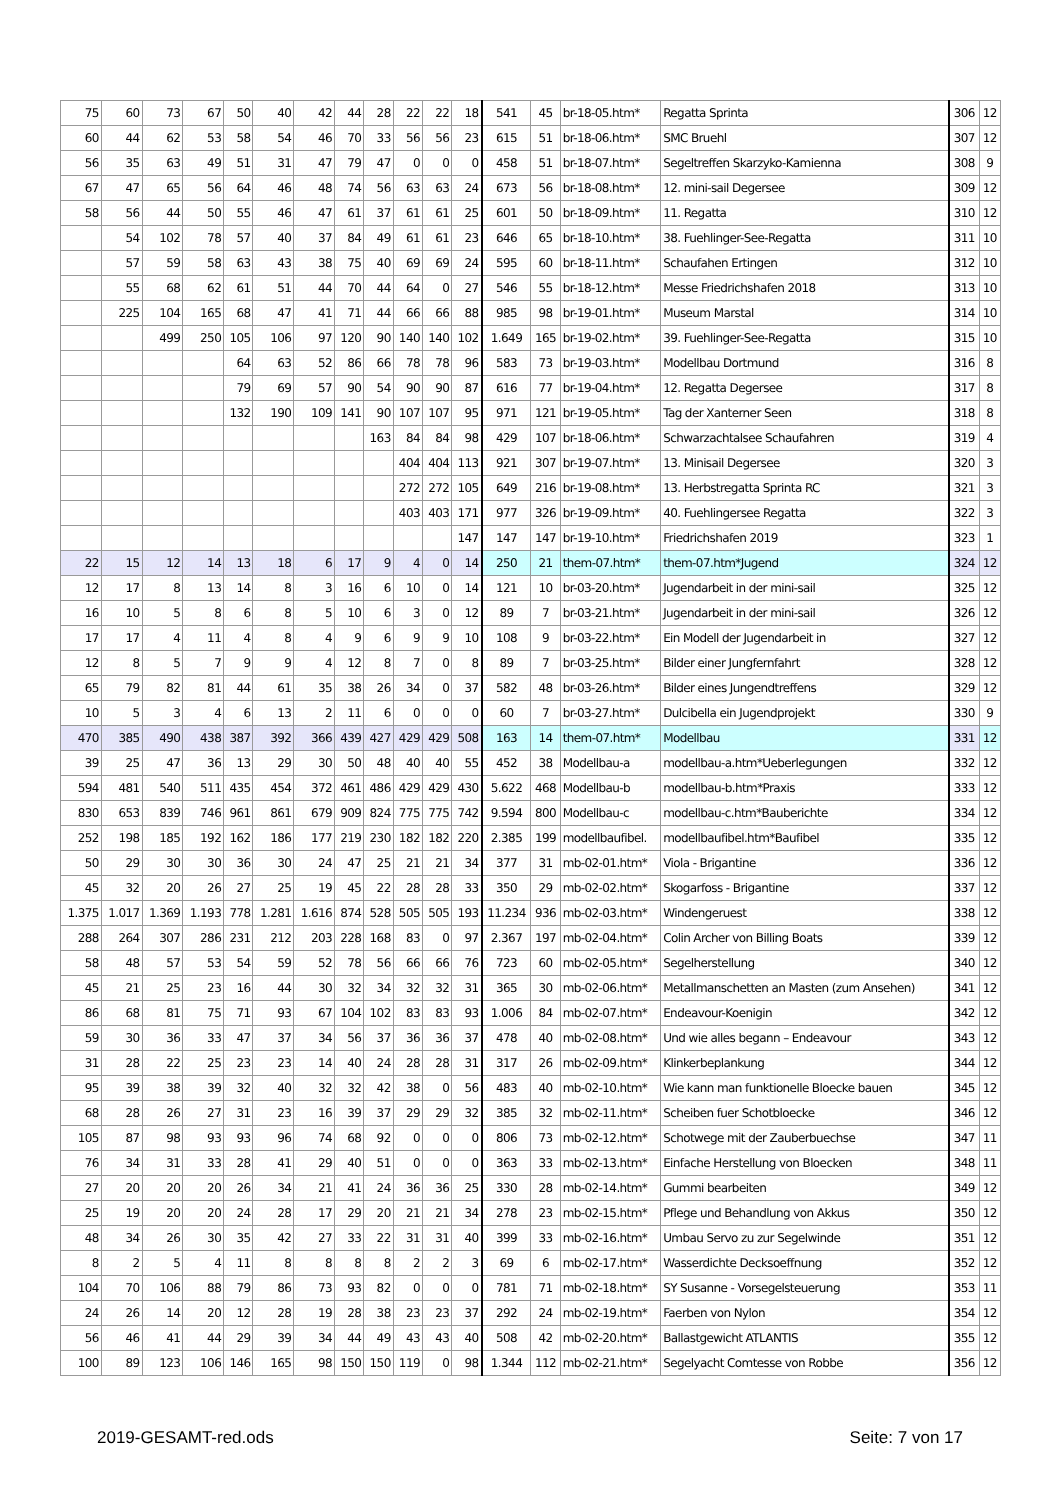| 75 | 60 | 73 | 67 | 50 | 40 | 42 | 44 | 28 | 22 | 22 | 18 | 541 | 45 | br-18-05.htm* | Regatta Sprinta | 306 | 12 |
| 60 | 44 | 62 | 53 | 58 | 54 | 46 | 70 | 33 | 56 | 56 | 23 | 615 | 51 | br-18-06.htm* | SMC Bruehl | 307 | 12 |
| 56 | 35 | 63 | 49 | 51 | 31 | 47 | 79 | 47 | 0 | 0 | 0 | 458 | 51 | br-18-07.htm* | Segeltreffen Skarzyko-Kamienna | 308 | 9 |
| 67 | 47 | 65 | 56 | 64 | 46 | 48 | 74 | 56 | 63 | 63 | 24 | 673 | 56 | br-18-08.htm* | 12. mini-sail Degersee | 309 | 12 |
| 58 | 56 | 44 | 50 | 55 | 46 | 47 | 61 | 37 | 61 | 61 | 25 | 601 | 50 | br-18-09.htm* | 11. Regatta | 310 | 12 |
| | 54 | 102 | 78 | 57 | 40 | 37 | 84 | 49 | 61 | 61 | 23 | 646 | 65 | br-18-10.htm* | 38. Fuehlinger-See-Regatta | 311 | 10 |
| | 57 | 59 | 58 | 63 | 43 | 38 | 75 | 40 | 69 | 69 | 24 | 595 | 60 | br-18-11.htm* | Schaufahen Ertingen | 312 | 10 |
| | 55 | 68 | 62 | 61 | 51 | 44 | 70 | 44 | 64 | 0 | 27 | 546 | 55 | br-18-12.htm* | Messe Friedrichshafen 2018 | 313 | 10 |
| | 225 | 104 | 165 | 68 | 47 | 41 | 71 | 44 | 66 | 66 | 88 | 985 | 98 | br-19-01.htm* | Museum Marstal | 314 | 10 |
| | | 499 | 250 | 105 | 106 | 97 | 120 | 90 | 140 | 140 | 102 | 1.649 | 165 | br-19-02.htm* | 39. Fuehlinger-See-Regatta | 315 | 10 |
| | | | | 64 | 63 | 52 | 86 | 66 | 78 | 78 | 96 | 583 | 73 | br-19-03.htm* | Modellbau Dortmund | 316 | 8 |
| | | | | 79 | 69 | 57 | 90 | 54 | 90 | 90 | 87 | 616 | 77 | br-19-04.htm* | 12. Regatta Degersee | 317 | 8 |
| | | | | 132 | 190 | 109 | 141 | 90 | 107 | 107 | 95 | 971 | 121 | br-19-05.htm* | Tag der Xanterner Seen | 318 | 8 |
| | | | | | | | | 163 | 84 | 84 | 98 | 429 | 107 | br-18-06.htm* | Schwarzachtalsee Schaufahren | 319 | 4 |
| | | | | | | | | | 404 | 404 | 113 | 921 | 307 | br-19-07.htm* | 13. Minisail Degersee | 320 | 3 |
| | | | | | | | | | 272 | 272 | 105 | 649 | 216 | br-19-08.htm* | 13. Herbstregatta Sprinta RC | 321 | 3 |
| | | | | | | | | | 403 | 403 | 171 | 977 | 326 | br-19-09.htm* | 40. Fuehlingersee Regatta | 322 | 3 |
| | | | | | | | | | | | 147 | 147 | 147 | br-19-10.htm* | Friedrichshafen 2019 | 323 | 1 |
| 22 | 15 | 12 | 14 | 13 | 18 | 6 | 17 | 9 | 4 | 0 | 14 | 250 | 21 | them-07.htm* | them-07.htm*Jugend | 324 | 12 |
| 12 | 17 | 8 | 13 | 14 | 8 | 3 | 16 | 6 | 10 | 0 | 14 | 121 | 10 | br-03-20.htm* | Jugendarbeit in der mini-sail | 325 | 12 |
| 16 | 10 | 5 | 8 | 6 | 8 | 5 | 10 | 6 | 3 | 0 | 12 | 89 | 7 | br-03-21.htm* | Jugendarbeit in der mini-sail | 326 | 12 |
| 17 | 17 | 4 | 11 | 4 | 8 | 4 | 9 | 6 | 9 | 9 | 10 | 108 | 9 | br-03-22.htm* | Ein Modell der Jugendarbeit in | 327 | 12 |
| 12 | 8 | 5 | 7 | 9 | 9 | 4 | 12 | 8 | 7 | 0 | 8 | 89 | 7 | br-03-25.htm* | Bilder einer Jungfernfahrt | 328 | 12 |
| 65 | 79 | 82 | 81 | 44 | 61 | 35 | 38 | 26 | 34 | 0 | 37 | 582 | 48 | br-03-26.htm* | Bilder eines Jungendtreffens | 329 | 12 |
| 10 | 5 | 3 | 4 | 6 | 13 | 2 | 11 | 6 | 0 | 0 | 0 | 60 | 7 | br-03-27.htm* | Dulcibella ein Jugendprojekt | 330 | 9 |
| 470 | 385 | 490 | 438 | 387 | 392 | 366 | 439 | 427 | 429 | 429 | 508 | 163 | 14 | them-07.htm* | Modellbau | 331 | 12 |
| 39 | 25 | 47 | 36 | 13 | 29 | 30 | 50 | 48 | 40 | 40 | 55 | 452 | 38 | Modellbau-a | modellbau-a.htm*Ueberlegungen | 332 | 12 |
| 594 | 481 | 540 | 511 | 435 | 454 | 372 | 461 | 486 | 429 | 429 | 430 | 5.622 | 468 | Modellbau-b | modellbau-b.htm*Praxis | 333 | 12 |
| 830 | 653 | 839 | 746 | 961 | 861 | 679 | 909 | 824 | 775 | 775 | 742 | 9.594 | 800 | Modellbau-c | modellbau-c.htm*Bauberichte | 334 | 12 |
| 252 | 198 | 185 | 192 | 162 | 186 | 177 | 219 | 230 | 182 | 182 | 220 | 2.385 | 199 | modellbaufibel. | modellbaufibel.htm*Baufibel | 335 | 12 |
| 50 | 29 | 30 | 30 | 36 | 30 | 24 | 47 | 25 | 21 | 21 | 34 | 377 | 31 | mb-02-01.htm* | Viola - Brigantine | 336 | 12 |
| 45 | 32 | 20 | 26 | 27 | 25 | 19 | 45 | 22 | 28 | 28 | 33 | 350 | 29 | mb-02-02.htm* | Skogarfoss - Brigantine | 337 | 12 |
| 1.375 | 1.017 | 1.369 | 1.193 | 778 | 1.281 | 1.616 | 874 | 528 | 505 | 505 | 193 | 11.234 | 936 | mb-02-03.htm* | Windengeruest | 338 | 12 |
| 288 | 264 | 307 | 286 | 231 | 212 | 203 | 228 | 168 | 83 | 0 | 97 | 2.367 | 197 | mb-02-04.htm* | Colin Archer von Billing Boats | 339 | 12 |
| 58 | 48 | 57 | 53 | 54 | 59 | 52 | 78 | 56 | 66 | 66 | 76 | 723 | 60 | mb-02-05.htm* | Segelherstellung | 340 | 12 |
| 45 | 21 | 25 | 23 | 16 | 44 | 30 | 32 | 34 | 32 | 32 | 31 | 365 | 30 | mb-02-06.htm* | Metallmanschetten an Masten (zum Ansehen) | 341 | 12 |
| 86 | 68 | 81 | 75 | 71 | 93 | 67 | 104 | 102 | 83 | 83 | 93 | 1.006 | 84 | mb-02-07.htm* | Endeavour-Koenigin | 342 | 12 |
| 59 | 30 | 36 | 33 | 47 | 37 | 34 | 56 | 37 | 36 | 36 | 37 | 478 | 40 | mb-02-08.htm* | Und wie alles begann – Endeavour | 343 | 12 |
| 31 | 28 | 22 | 25 | 23 | 23 | 14 | 40 | 24 | 28 | 28 | 31 | 317 | 26 | mb-02-09.htm* | Klinkerbeplankung | 344 | 12 |
| 95 | 39 | 38 | 39 | 32 | 40 | 32 | 32 | 42 | 38 | 0 | 56 | 483 | 40 | mb-02-10.htm* | Wie kann man funktionelle Bloecke bauen | 345 | 12 |
| 68 | 28 | 26 | 27 | 31 | 23 | 16 | 39 | 37 | 29 | 29 | 32 | 385 | 32 | mb-02-11.htm* | Scheiben fuer Schotbloecke | 346 | 12 |
| 105 | 87 | 98 | 93 | 93 | 96 | 74 | 68 | 92 | 0 | 0 | 0 | 806 | 73 | mb-02-12.htm* | Schotwege mit der Zauberbuechse | 347 | 11 |
| 76 | 34 | 31 | 33 | 28 | 41 | 29 | 40 | 51 | 0 | 0 | 0 | 363 | 33 | mb-02-13.htm* | Einfache Herstellung von Bloecken | 348 | 11 |
| 27 | 20 | 20 | 20 | 26 | 34 | 21 | 41 | 24 | 36 | 36 | 25 | 330 | 28 | mb-02-14.htm* | Gummi bearbeiten | 349 | 12 |
| 25 | 19 | 20 | 20 | 24 | 28 | 17 | 29 | 20 | 21 | 21 | 34 | 278 | 23 | mb-02-15.htm* | Pflege und Behandlung von Akkus | 350 | 12 |
| 48 | 34 | 26 | 30 | 35 | 42 | 27 | 33 | 22 | 31 | 31 | 40 | 399 | 33 | mb-02-16.htm* | Umbau Servo zu zur Segelwinde | 351 | 12 |
| 8 | 2 | 5 | 4 | 11 | 8 | 8 | 8 | 8 | 2 | 2 | 3 | 69 | 6 | mb-02-17.htm* | Wasserdichte Decksoeffnung | 352 | 12 |
| 104 | 70 | 106 | 88 | 79 | 86 | 73 | 93 | 82 | 0 | 0 | 0 | 781 | 71 | mb-02-18.htm* | SY Susanne - Vorsegelsteuerung | 353 | 11 |
| 24 | 26 | 14 | 20 | 12 | 28 | 19 | 28 | 38 | 23 | 23 | 37 | 292 | 24 | mb-02-19.htm* | Faerben von Nylon | 354 | 12 |
| 56 | 46 | 41 | 44 | 29 | 39 | 34 | 44 | 49 | 43 | 43 | 40 | 508 | 42 | mb-02-20.htm* | Ballastgewicht ATLANTIS | 355 | 12 |
| 100 | 89 | 123 | 106 | 146 | 165 | 98 | 150 | 150 | 119 | 0 | 98 | 1.344 | 112 | mb-02-21.htm* | Segelyacht Comtesse von Robbe | 356 | 12 |
2019-GESAMT-red.ods Seite: 7 von 17